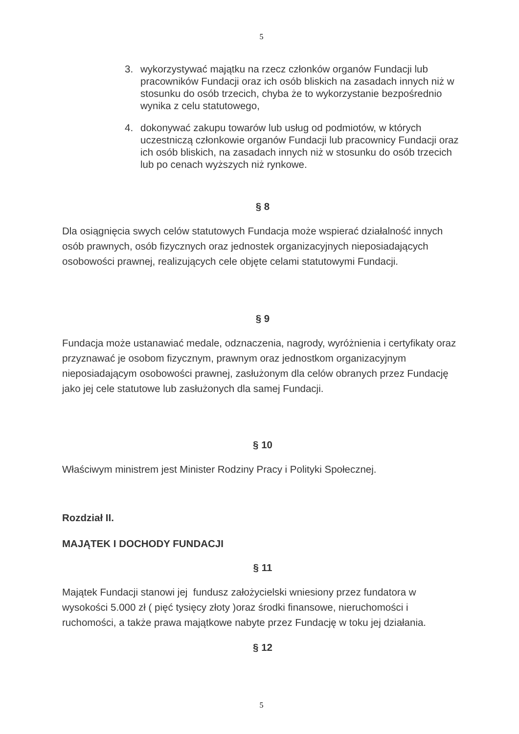5
3. wykorzystywać majątku na rzecz członków organów Fundacji lub pracowników Fundacji oraz ich osób bliskich na zasadach innych niż w stosunku do osób trzecich, chyba że to wykorzystanie bezpośrednio wynika z celu statutowego,
4. dokonywać zakupu towarów lub usług od podmiotów, w których uczestniczą członkowie organów Fundacji lub pracownicy Fundacji oraz ich osób bliskich, na zasadach innych niż w stosunku do osób trzecich lub po cenach wyższych niż rynkowe.
§ 8
Dla osiągnięcia swych celów statutowych Fundacja może wspierać działalność innych osób prawnych, osób fizycznych oraz jednostek organizacyjnych nieposiadających osobowości prawnej, realizujących cele objęte celami statutowymi Fundacji.
§ 9
Fundacja może ustanawiać medale, odznaczenia, nagrody, wyróżnienia i certyfikaty oraz przyznawać je osobom fizycznym, prawnym oraz jednostkom organizacyjnym nieposiadającym osobowości prawnej, zasłużonym dla celów obranych przez Fundację jako jej cele statutowe lub zasłużonych dla samej Fundacji.
§ 10
Właściwym ministrem jest Minister Rodziny Pracy i Polityki Społecznej.
Rozdział II.
MAJĄTEK I DOCHODY FUNDACJI
§ 11
Majątek Fundacji stanowi jej fundusz założycielski wniesiony przez fundatora w wysokości 5.000 zł ( pięć tysięcy złoty )oraz środki finansowe, nieruchomości i ruchomości, a także prawa majątkowe nabyte przez Fundację w toku jej działania.
§ 12
5